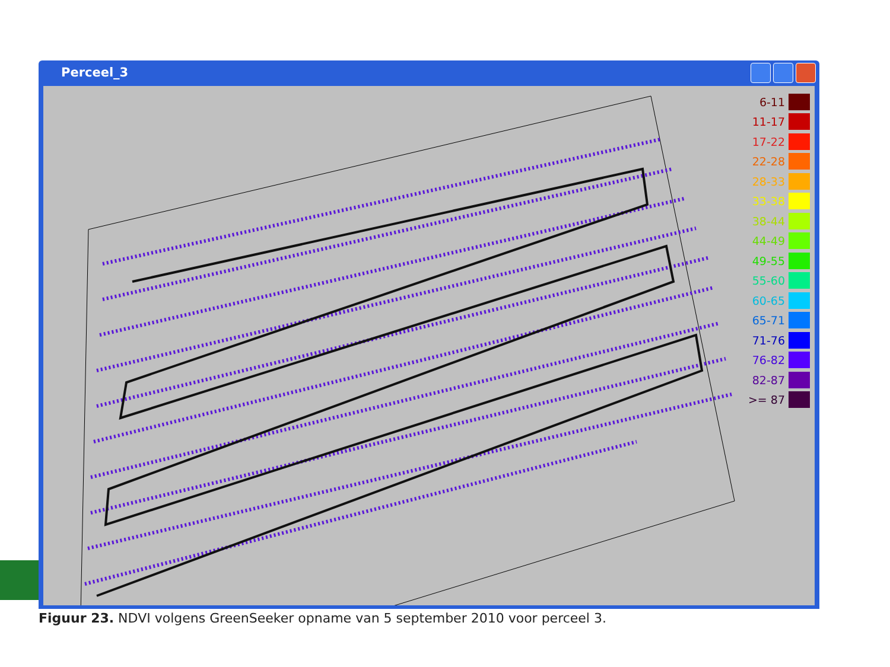Perceel_3
6-11
11-17
17-22
22-28
28-33
33-38
38-44
44-49
49-55
55-60
60-65
65-71
71-76
76-82
82-87
>= 87
Figuur 23. NDVI volgens GreenSeeker opname van 5 september 2010 voor perceel 3.